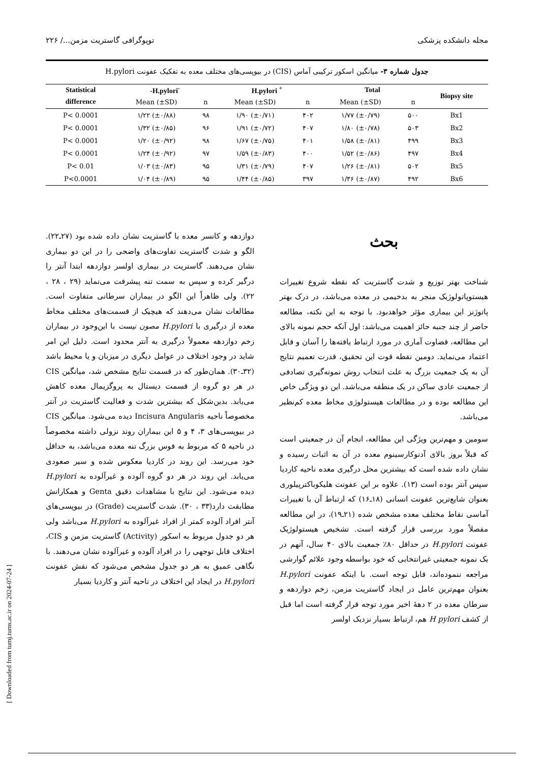مجله دانشکده پزشکی توپوگرافی گاستریت مزمن.../ ۲۲۶
جدول شماره ۳- میانگین اسکور ترکیبی آماس (CIS) در بیوپسی‌های مختلف معده به تفکیک عفونت H.pylori
| Statistical | -H.pylori<sup>-</sup> | | H.pylori <sup>+</sup> | | Total | | Biopsy site |
| --- | --- | --- | --- | --- | --- | --- | --- |
| difference | Mean (±SD) | n | Mean (±SD) | n | Mean (±SD) | n | |
| P< 0.0001 | ۱/۲۲ (±۰/۸۸) | ۹۸ | ۱/۹۰ (±۰/۷۱) | ۴۰۲ | ۱/۷۷ (±۰/۷۹) | ۵۰۰ | Bx1 |
| P< 0.0001 | ۱/۳۲ (±۰/۸۵) | ۹۶ | ۱/۹۱ (±۰/۷۲) | ۴۰۷ | ۱/۸۰ (±۰/۷۸) | ۵۰۳ | Bx2 |
| P< 0.0001 | ۱/۲۰ (±۰/۹۲) | ۹۸ | ۱/۶۷ (±۰/۷۵) | ۴۰۱ | ۱/۵۸ (±۰/۸۱) | ۴۹۹ | Bx3 |
| P< 0.0001 | ۱/۲۴ (±۰/۹۲) | ۹۷ | ۱/۵۹ (±۰/۸۳) | ۴۰۰ | ۱/۵۲ (±۰/۸۶) | ۴۹۷ | Bx4 |
| P< 0.01 | ۱/۰۳ (±۰/۸۳) | ۹۵ | ۱/۳۱ (±۰/۷۹) | ۴۰۷ | ۱/۲۶ (±۰/۸۱) | ۵۰۲ | Bx5 |
| P<0.0001 | ۱/۰۴ (±۰/۸۹) | ۹۵ | ۱/۴۴ (±۰/۸۵) | ۳۹۷ | ۱/۳۶ (±۰/۸۷) | ۴۹۲ | Bx6 |
بحث
شناخت بهتر توزیع و شدت گاستریت که نقطه شروع تغییرات هیستوپاتولوژیک منجر به بدخیمی در معده می‌باشد، در درک بهتر پاتوژنز این بیماری مؤثر خواهدبود. با توجه به این نکته، مطالعه حاضر از چند جنبه حائز اهمیت می‌باشد: اول آنکه حجم نمونه بالای این مطالعه، قضاوت آماری در مورد ارتباط یافته‌ها را آسان و قابل اعتماد می‌نماید. دومین نقطه قوت این تحقیق، قدرت تعمیم نتایج آن به یک جمعیت بزرگ به علت انتخاب روش نمونه‌گیری تصادفی از جمعیت عادی ساکن در یک منطقه می‌باشد. این دو ویژگی خاص این مطالعه بوده و در مطالعات هیستولوژی مخاط معده کم‌نظیر می‌باشد.
سومین و مهم‌ترین ویژگی این مطالعه، انجام آن در جمعیتی است که قبلاً بروز بالای آدنوکارسینوم معده در آن به اثبات رسیده و نشان داده شده است که بیشترین محل درگیری معده ناحیه کاردیا سپس آنتر بوده است (۱۳). علاوه بر این عفونت هلیکوباکترپیلوری بعنوان شایع‌ترین عفونت انسانی (۱۸ـ۱۶) که ارتباط آن با تغییرات آماسی نقاط مختلف معده مشخص شده (۲۱ـ۱۹)، در این مطالعه مفصلاً مورد بررسی قرار گرفته است. تشخیص هیستولوژیک عفونت H.pylori در حداقل ۸۰٪ جمعیت بالای ۴۰ سال، آنهم در یک نمونه جمعیتی غیرانتخابی که خود بواسطه وجود علائم گوارشی مراجعه ننموده‌اند، قابل توجه است. با اینکه عفونت H.pylori بعنوان مهم‌ترین عامل در ایجاد گاستریت مزمن، زخم دوازدهه و سرطان معده در ۲ دههٔ اخیر مورد توجه قرار گرفته است اما قبل از کشف H pylori هم، ارتباط بسیار نزدیک اولسر
دوازدهه و کانسر معده با گاستریت نشان داده شده بود (۲۷ـ۲۲). الگو و شدت گاستریت تفاوت‌های واضحی را در این دو بیماری نشان می‌دهند. گاستریت در بیماری اولسر دوازدهه ابتدا آنتر را درگیر کرده و سپس به سمت تنه پیشرفت می‌نماید (۲۹ ، ۲۸ ، ۲۲). ولی ظاهراً این الگو در بیماران سرطانی متفاوت است. مطالعات نشان می‌دهند که هیچیک از قسمت‌های مختلف مخاط معده از درگیری با H.pylori مصون نیست با این‌وجود در بیماران زخم دوازدهه معمولاً درگیری به آنتر محدود است. دلیل این امر شاید در وجود اختلاف در عوامل دیگری در میزبان و یا محیط باشد (۳۲ـ۳۰). همان‌طور که در قسمت نتایج مشخص شد، میانگین CIS در هر دو گروه از قسمت دیستال به پروگزیمال معده کاهش می‌یابد. بدین‌شکل که بیشترین شدت و فعالیت گاستریت در آنتر مخصوصاً ناحیه Incisura Angularis دیده می‌شود. میانگین CIS در بیوپسی‌های ۳، ۴ و ۵ این بیماران روند نزولی داشته مخصوصاً در ناحیه ۵ که مربوط به قوس بزرگ تنه معده می‌باشد، به حداقل خود می‌رسد. این روند در کاردیا معکوس شده و سیر صعودی می‌یابد. این روند در هر دو گروه آلوده و غیرآلوده به H.pylori دیده می‌شود. این نتایج با مشاهدات دقیق Genta و همکارانش مطابقت دارد(۳۳ ، ۳۰). شدت گاستریت (Grade) در بیوپسی‌های آنتر افراد آلوده کمتر از افراد غیرآلوده به H.pylori می‌باشد ولی هر دو جدول مربوط به اسکور (Activity) گاستریت مزمن و CIS، اختلاف قابل توجهی را در افراد آلوده و غیرآلوده نشان می‌دهند. با نگاهی عمیق به هر دو جدول مشخص می‌شود که نقش عفونت H.pylori در ایجاد این اختلاف در ناحیه آنتر و کاردیا بسیار
[ Downloaded from tumj.tums.ac.ir on 2024-07-24 ]